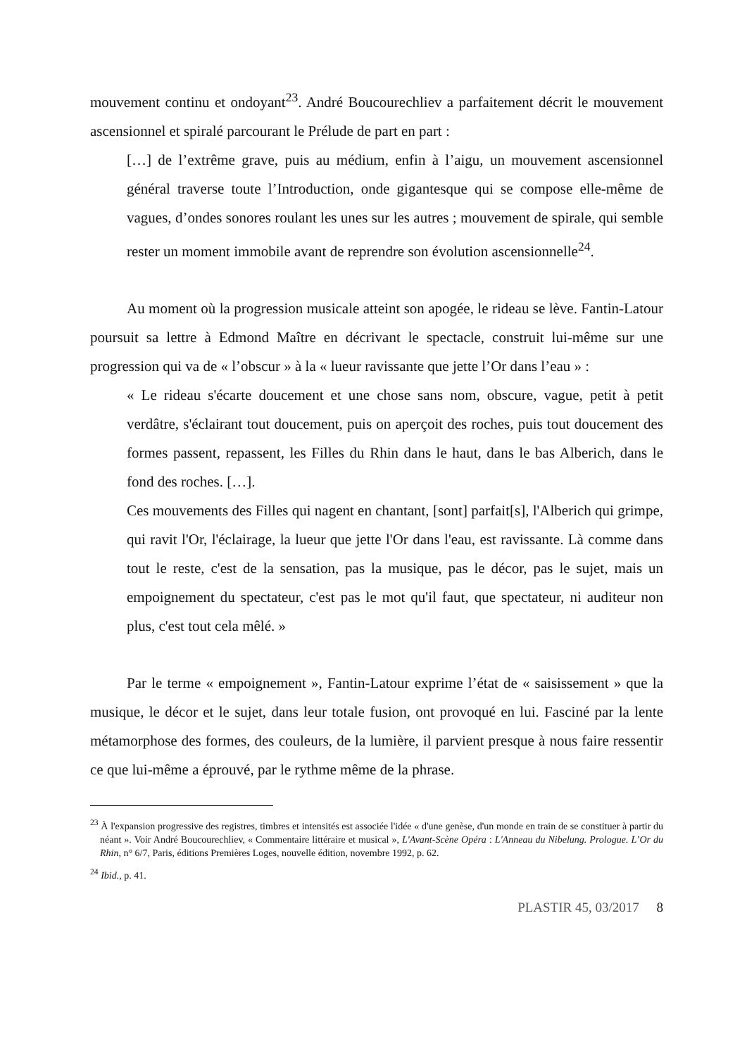mouvement continu et ondoyant<sup>23</sup>. André Boucourechliev a parfaitement décrit le mouvement ascensionnel et spiralé parcourant le Prélude de part en part :
[…] de l’extrême grave, puis au médium, enfin à l’aigu, un mouvement ascensionnel général traverse toute l’Introduction, onde gigantesque qui se compose elle-même de vagues, d’ondes sonores roulant les unes sur les autres ; mouvement de spirale, qui semble rester un moment immobile avant de reprendre son évolution ascensionnelle<sup>24</sup>.
Au moment où la progression musicale atteint son apogée, le rideau se lève. Fantin-Latour poursuit sa lettre à Edmond Maître en décrivant le spectacle, construit lui-même sur une progression qui va de « l’obscur » à la « lueur ravissante que jette l’Or dans l’eau » :
« Le rideau s'écarte doucement et une chose sans nom, obscure, vague, petit à petit verdâtre, s'éclairant tout doucement, puis on aperçoit des roches, puis tout doucement des formes passent, repassent, les Filles du Rhin dans le haut, dans le bas Alberich, dans le fond des roches. […].
Ces mouvements des Filles qui nagent en chantant, [sont] parfait[s], l'Alberich qui grimpe, qui ravit l'Or, l'éclairage, la lueur que jette l'Or dans l'eau, est ravissante. Là comme dans tout le reste, c'est de la sensation, pas la musique, pas le décor, pas le sujet, mais un empoignement du spectateur, c'est pas le mot qu'il faut, que spectateur, ni auditeur non plus, c'est tout cela mêlé. »
Par le terme « empoignement », Fantin-Latour exprime l’état de « saisissement » que la musique, le décor et le sujet, dans leur totale fusion, ont provoqué en lui. Fasciné par la lente métamorphose des formes, des couleurs, de la lumière, il parvient presque à nous faire ressentir ce que lui-même a éprouvé, par le rythme même de la phrase.
<sup>23</sup> À l'expansion progressive des registres, timbres et intensités est associée l'idée « d'une genèse, d'un monde en train de se constituer à partir du néant ». Voir André Boucourechliev, « Commentaire littéraire et musical », L'Avant-Scène Opéra : L'Anneau du Nibelung. Prologue. L’Or du Rhin, n° 6/7, Paris, éditions Premières Loges, nouvelle édition, novembre 1992, p. 62.
<sup>24</sup> Ibid., p. 41.
PLASTIR 45, 03/2017 8